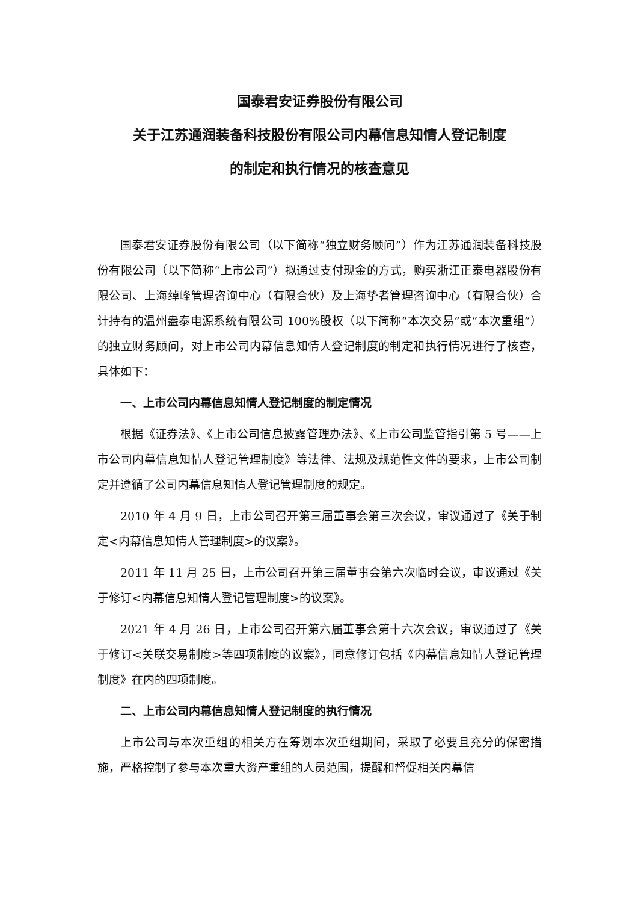国泰君安证券股份有限公司
关于江苏通润装备科技股份有限公司内幕信息知情人登记制度
的制定和执行情况的核查意见
国泰君安证券股份有限公司（以下简称“独立财务顾问”）作为江苏通润装备科技股份有限公司（以下简称“上市公司”）拟通过支付现金的方式，购买浙江正泰电器股份有限公司、上海绰峰管理咨询中心（有限合伙）及上海挚者管理咨询中心（有限合伙）合计持有的温州盎泰电源系统有限公司 100%股权（以下简称“本次交易”或“本次重组”）的独立财务顾问，对上市公司内幕信息知情人登记制度的制定和执行情况进行了核查，具体如下：
一、上市公司内幕信息知情人登记制度的制定情况
根据《证券法》、《上市公司信息披露管理办法》、《上市公司监管指引第 5 号——上市公司内幕信息知情人登记管理制度》等法律、法规及规范性文件的要求，上市公司制定并遵循了公司内幕信息知情人登记管理制度的规定。
2010 年 4 月 9 日，上市公司召开第三届董事会第三次会议，审议通过了《关于制定<内幕信息知情人管理制度>的议案》。
2011 年 11 月 25 日，上市公司召开第三届董事会第六次临时会议，审议通过《关于修订<内幕信息知情人登记管理制度>的议案》。
2021 年 4 月 26 日，上市公司召开第六届董事会第十六次会议，审议通过了《关于修订<关联交易制度>等四项制度的议案》，同意修订包括《内幕信息知情人登记管理制度》在内的四项制度。
二、上市公司内幕信息知情人登记制度的执行情况
上市公司与本次重组的相关方在筹划本次重组期间，采取了必要且充分的保密措施，严格控制了参与本次重大资产重组的人员范围，提醒和督促相关内幕信